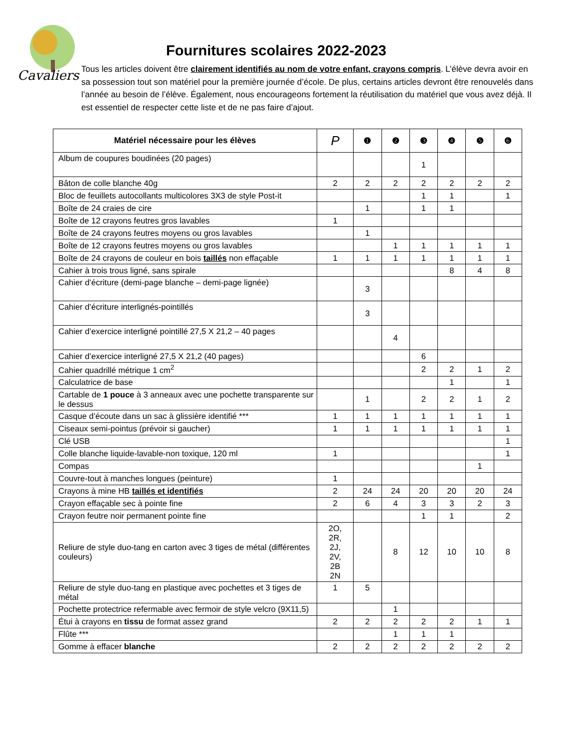Cavaliers
Fournitures scolaires 2022-2023
Tous les articles doivent être clairement identifiés au nom de votre enfant, crayons compris. L’élève devra avoir en sa possession tout son matériel pour la première journée d’école. De plus, certains articles devront être renouvelés dans l’année au besoin de l’élève. Également, nous encourageons fortement la réutilisation du matériel que vous avez déjà. Il est essentiel de respecter cette liste et de ne pas faire d’ajout.
| Matériel nécessaire pour les élèves | P | ❶ | ❷ | ❸ | ❹ | ❺ | ❻ |
| --- | --- | --- | --- | --- | --- | --- | --- |
| Album de coupures boudinées (20 pages) | | | | 1 | | | |
| Bâton de colle blanche 40g | 2 | 2 | 2 | 2 | 2 | 2 | 2 |
| Bloc de feuillets autocollants multicolores 3X3 de style Post-it | | | | 1 | 1 | | 1 |
| Boîte de 24 craies de cire | | 1 | | 1 | 1 | | |
| Boîte de 12 crayons feutres gros lavables | 1 | | | | | | |
| Boîte de 24 crayons feutres moyens ou gros lavables | | 1 | | | | | |
| Boîte de 12 crayons feutres moyens ou gros lavables | | | 1 | 1 | 1 | 1 | 1 |
| Boîte de 24 crayons de couleur en bois taillés non effaçable | 1 | 1 | 1 | 1 | 1 | 1 | 1 |
| Cahier à trois trous ligné, sans spirale | | | | | 8 | 4 | 8 |
| Cahier d’écriture (demi-page blanche – demi-page lignée) | | 3 | | | | | |
| Cahier d’écriture interlignés-pointillés | | 3 | | | | | |
| Cahier d’exercice interligné pointillé 27,5 X 21,2 – 40 pages | | | 4 | | | | |
| Cahier d’exercice interligné 27,5 X 21,2 (40 pages) | | | | 6 | | | |
| Cahier quadrillé métrique 1 cm<sup>2</sup> | | | | 2 | 2 | 1 | 2 |
| Calculatrice de base | | | | | 1 | | 1 |
| Cartable de 1 pouce à 3 anneaux avec une pochette transparente sur le dessus | | 1 | | 2 | 2 | 1 | 2 |
| Casque d’écoute dans un sac à glissière identifié *** | 1 | 1 | 1 | 1 | 1 | 1 | 1 |
| Ciseaux semi-pointus (prévoir si gaucher) | 1 | 1 | 1 | 1 | 1 | 1 | 1 |
| Clé USB | | | | | | | 1 |
| Colle blanche liquide-lavable-non toxique, 120 ml | 1 | | | | | | 1 |
| Compas | | | | | | 1 | |
| Couvre-tout à manches longues (peinture) | 1 | | | | | | |
| Crayons à mine HB taillés et identifiés | 2 | 24 | 24 | 20 | 20 | 20 | 24 |
| Crayon effaçable sec à pointe fine | 2 | 6 | 4 | 3 | 3 | 2 | 3 |
| Crayon feutre noir permanent pointe fine | | | | 1 | 1 | | 2 |
| Reliure de style duo-tang en carton avec 3 tiges de métal (différentes couleurs) | 2O, 2R, 2J, 2V, 2B 2N | | 8 | 12 | 10 | 10 | 8 |
| Reliure de style duo-tang en plastique avec pochettes et 3 tiges de métal | 1 | 5 | | | | | |
| Pochette protectrice refermable avec fermoir de style velcro (9X11,5) | | | 1 | | | | |
| Étui à crayons en tissu de format assez grand | 2 | 2 | 2 | 2 | 2 | 1 | 1 |
| Flûte *** | | | 1 | 1 | 1 | | |
| Gomme à effacer blanche | 2 | 2 | 2 | 2 | 2 | 2 | 2 |